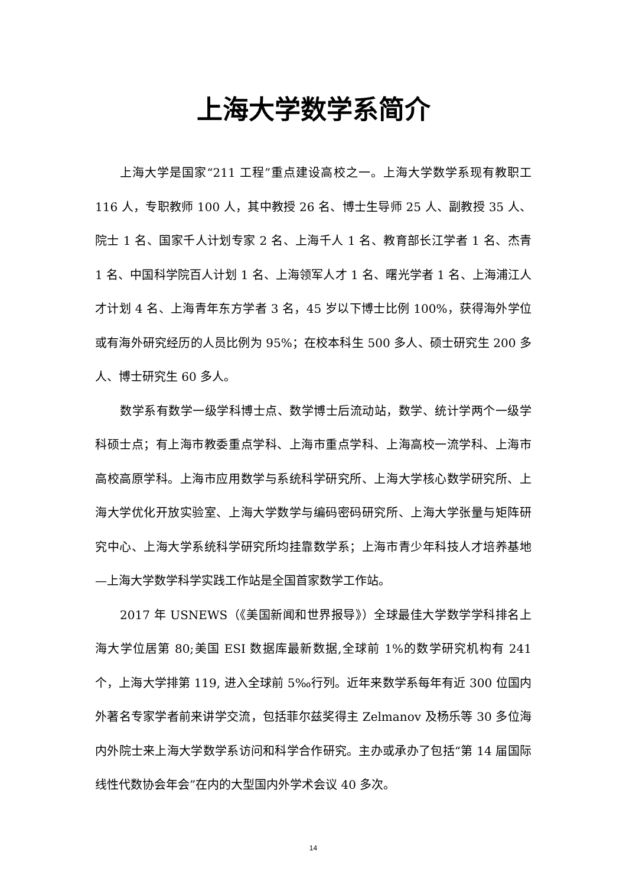上海大学数学系简介
上海大学是国家“211 工程”重点建设高校之一。上海大学数学系现有教职工 116 人，专职教师 100 人，其中教授 26 名、博士生导师 25 人、副教授 35 人、院士 1 名、国家千人计划专家 2 名、上海千人 1 名、教育部长江学者 1 名、杰青 1 名、中国科学院百人计划 1 名、上海领军人才 1 名、曙光学者 1 名、上海浦江人才计划 4 名、上海青年东方学者 3 名，45 岁以下博士比例 100%，获得海外学位或有海外研究经历的人员比例为 95%；在校本科生 500 多人、硕士研究生 200 多人、博士研究生 60 多人。
数学系有数学一级学科博士点、数学博士后流动站，数学、统计学两个一级学科硕士点；有上海市教委重点学科、上海市重点学科、上海高校一流学科、上海市高校高原学科。上海市应用数学与系统科学研究所、上海大学核心数学研究所、上海大学优化开放实验室、上海大学数学与编码密码研究所、上海大学张量与矩阵研究中心、上海大学系统科学研究所均挂靠数学系；上海市青少年科技人才培养基地—上海大学数学科学实践工作站是全国首家数学工作站。
2017 年 USNEWS（《美国新闻和世界报导》）全球最佳大学数学学科排名上海大学位居第 80;美国 ESI 数据库最新数据,全球前 1%的数学研究机构有 241 个，上海大学排第 119, 进入全球前 5‰行列。近年来数学系每年有近 300 位国内外著名专家学者前来讲学交流，包括菲尔兹奖得主 Zelmanov 及杨乐等 30 多位海内外院士来上海大学数学系访问和科学合作研究。主办或承办了包括“第 14 届国际线性代数协会年会”在内的大型国内外学术会议 40 多次。
14